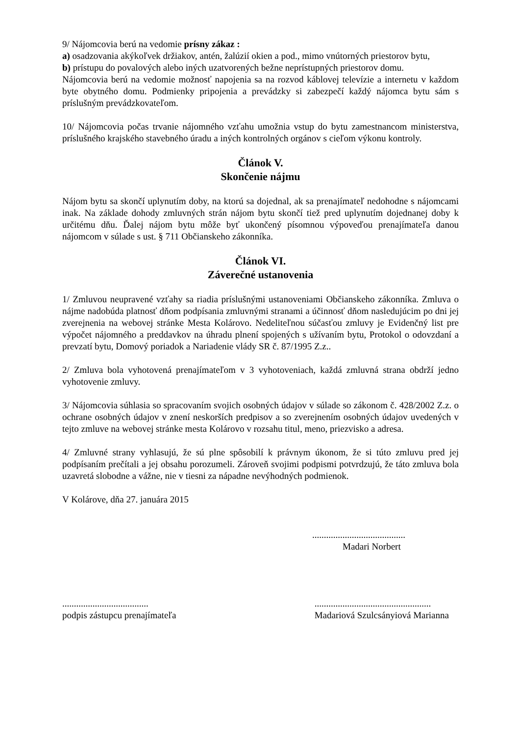9/ Nájomcovia berú na vedomie prísny zákaz :
a) osadzovania akýkoľvek držiakov, antén, žalúzií okien a pod., mimo vnútorných priestorov bytu,
b) prístupu do povalových alebo iných uzatvorených bežne neprístupných priestorov domu.
Nájomcovia berú na vedomie možnosť napojenia sa na rozvod káblovej televízie a internetu v každom byte obytného domu. Podmienky pripojenia a prevádzky si zabezpečí každý nájomca bytu sám s príslušným prevádzkovateľom.
10/ Nájomcovia počas trvanie nájomného vzťahu umožnia vstup do bytu zamestnancom ministerstva, príslušného krajského stavebného úradu a iných kontrolných orgánov s cieľom výkonu kontroly.
Článok V.
Skončenie nájmu
Nájom bytu sa skončí uplynutím doby, na ktorú sa dojednal, ak sa prenajímateľ nedohodne s nájomcami inak. Na základe dohody zmluvných strán nájom bytu skončí tiež pred uplynutím dojednanej doby k určitému dňu. Ďalej nájom bytu môže byť ukončený písomnou výpoveďou prenajímateľa danou nájomcom v súlade s ust. § 711 Občianskeho zákonníka.
Článok VI.
Záverečné ustanovenia
1/ Zmluvou neupravené vzťahy sa riadia príslušnými ustanoveniami Občianskeho zákonníka. Zmluva o nájme nadobúda platnosť dňom podpísania zmluvnými stranami a účinnosť dňom nasledujúcim po dni jej zverejnenia na webovej stránke Mesta Kolárovo. Nedeliteľnou súčasťou zmluvy je Evidenčný list pre výpočet nájomného a preddavkov na úhradu plnení spojených s užívaním bytu, Protokol o odovzdaní a prevzatí bytu, Domový poriadok a Nariadenie vlády SR č. 87/1995 Z.z..
2/ Zmluva bola vyhotovená prenajímateľom v 3 vyhotoveniach, každá zmluvná strana obdrží jedno vyhotovenie zmluvy.
3/ Nájomcovia súhlasia so spracovaním svojich osobných údajov v súlade so zákonom č. 428/2002 Z.z. o ochrane osobných údajov v znení neskorších predpisov a so zverejnením osobných údajov uvedených v tejto zmluve na webovej stránke mesta Kolárovo v rozsahu titul, meno, priezvisko a adresa.
4/ Zmluvné strany vyhlasujú, že sú plne spôsobilí k právnym úkonom, že si túto zmluvu pred jej podpísaním prečítali a jej obsahu porozumeli. Zároveň svojimi podpismi potvrdzujú, že táto zmluva bola uzavretá slobodne a vážne, nie v tiesni za nápadne nevýhodných podmienok.
V Kolárove, dňa 27. januára 2015
........................................
Madari Norbert
.....................................
podpis zástupcu prenajímateľa
..................................................
Madariová Szulcsányiová Marianna